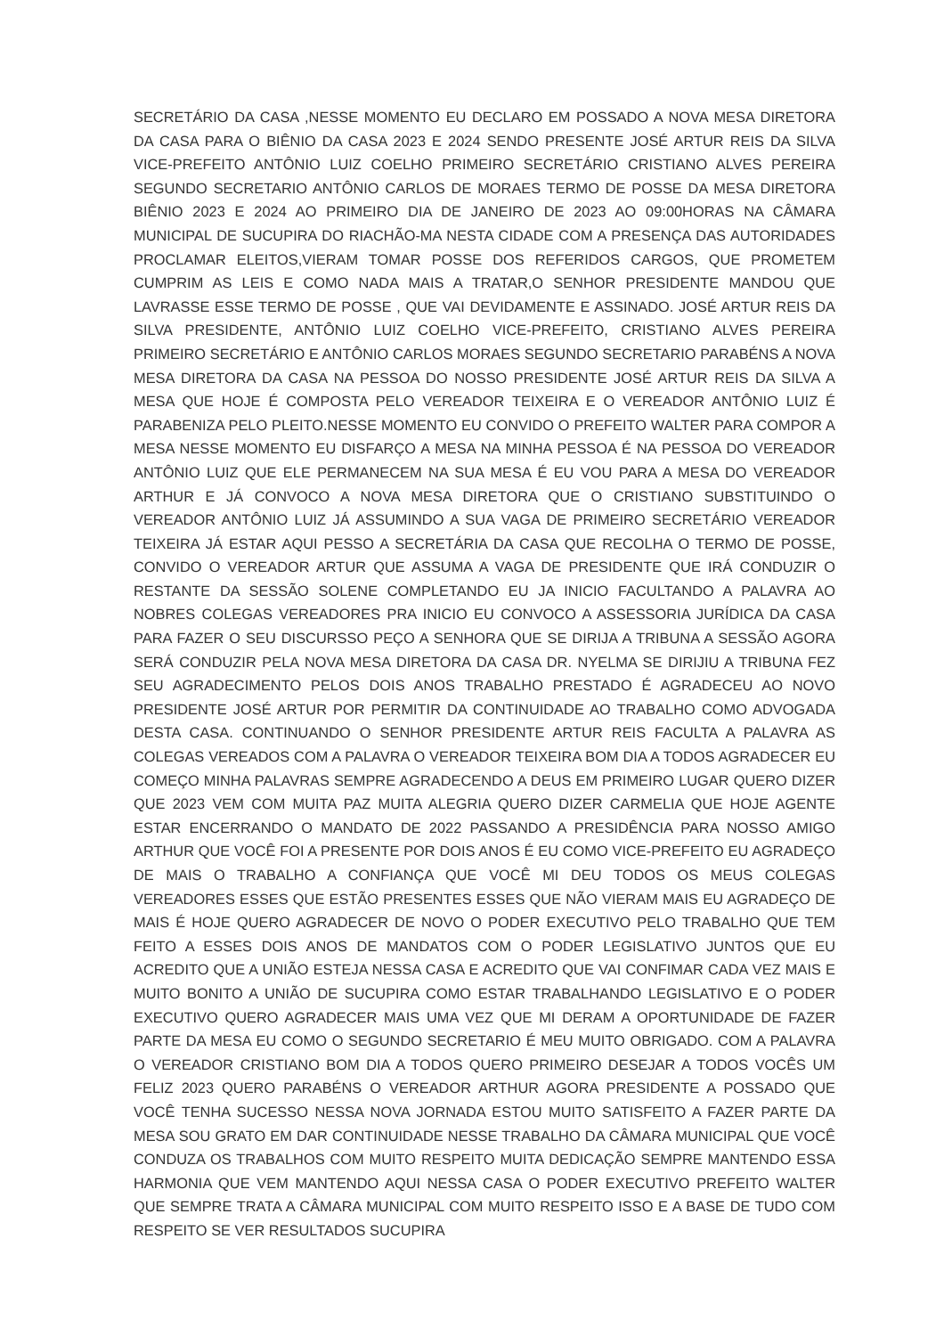SECRETÁRIO DA CASA ,NESSE MOMENTO EU DECLARO EM POSSADO A NOVA MESA DIRETORA DA CASA PARA O BIÊNIO DA CASA 2023 E 2024 SENDO PRESENTE JOSÉ ARTUR REIS DA SILVA VICE-PREFEITO ANTÔNIO LUIZ COELHO PRIMEIRO SECRETÁRIO CRISTIANO ALVES PEREIRA SEGUNDO SECRETARIO ANTÔNIO CARLOS DE MORAES TERMO DE POSSE DA MESA DIRETORA BIÊNIO 2023 E 2024 AO PRIMEIRO DIA DE JANEIRO DE 2023 AO 09:00HORAS NA CÂMARA MUNICIPAL DE SUCUPIRA DO RIACHÃO-MA NESTA CIDADE COM A PRESENÇA DAS AUTORIDADES PROCLAMAR ELEITOS,VIERAM TOMAR POSSE DOS REFERIDOS CARGOS, QUE PROMETEM CUMPRIM AS LEIS E COMO NADA MAIS A TRATAR,O SENHOR PRESIDENTE MANDOU QUE LAVRASSE ESSE TERMO DE POSSE , QUE VAI DEVIDAMENTE E ASSINADO. JOSÉ ARTUR REIS DA SILVA PRESIDENTE, ANTÔNIO LUIZ COELHO VICE-PREFEITO, CRISTIANO ALVES PEREIRA PRIMEIRO SECRETÁRIO E ANTÔNIO CARLOS MORAES SEGUNDO SECRETARIO PARABÉNS A NOVA MESA DIRETORA DA CASA NA PESSOA DO NOSSO PRESIDENTE JOSÉ ARTUR REIS DA SILVA A MESA QUE HOJE É COMPOSTA PELO VEREADOR TEIXEIRA E O VEREADOR ANTÔNIO LUIZ É PARABENIZA PELO PLEITO.NESSE MOMENTO EU CONVIDO O PREFEITO WALTER PARA COMPOR A MESA NESSE MOMENTO EU DISFARÇO A MESA NA MINHA PESSOA É NA PESSOA DO VEREADOR ANTÔNIO LUIZ QUE ELE PERMANECEM NA SUA MESA É EU VOU PARA A MESA DO VEREADOR ARTHUR E JÁ CONVOCO A NOVA MESA DIRETORA QUE O CRISTIANO SUBSTITUINDO O VEREADOR ANTÔNIO LUIZ JÁ ASSUMINDO A SUA VAGA DE PRIMEIRO SECRETÁRIO VEREADOR TEIXEIRA JÁ ESTAR AQUI PESSO A SECRETÁRIA DA CASA QUE RECOLHA O TERMO DE POSSE, CONVIDO O VEREADOR ARTUR QUE ASSUMA A VAGA DE PRESIDENTE QUE IRÁ CONDUZIR O RESTANTE DA SESSÃO SOLENE COMPLETANDO EU JA INICIO FACULTANDO A PALAVRA AO NOBRES COLEGAS VEREADORES PRA INICIO EU CONVOCO A ASSESSORIA JURÍDICA DA CASA PARA FAZER O SEU DISCURSSO PEÇO A SENHORA QUE SE DIRIJA A TRIBUNA A SESSÃO AGORA SERÁ CONDUZIR PELA NOVA MESA DIRETORA DA CASA DR. NYELMA SE DIRIJIU A TRIBUNA FEZ SEU AGRADECIMENTO PELOS DOIS ANOS TRABALHO PRESTADO É AGRADECEU AO NOVO PRESIDENTE JOSÉ ARTUR POR PERMITIR DA CONTINUIDADE AO TRABALHO COMO ADVOGADA DESTA CASA. CONTINUANDO O SENHOR PRESIDENTE ARTUR REIS FACULTA A PALAVRA AS COLEGAS VEREADOS COM A PALAVRA O VEREADOR TEIXEIRA BOM DIA A TODOS AGRADECER EU COMEÇO MINHA PALAVRAS SEMPRE AGRADECENDO A DEUS EM PRIMEIRO LUGAR QUERO DIZER QUE 2023 VEM COM MUITA PAZ MUITA ALEGRIA QUERO DIZER CARMELIA QUE HOJE AGENTE ESTAR ENCERRANDO O MANDATO DE 2022 PASSANDO A PRESIDÊNCIA PARA NOSSO AMIGO ARTHUR QUE VOCÊ FOI A PRESENTE POR DOIS ANOS É EU COMO VICE-PREFEITO EU AGRADEÇO DE MAIS O TRABALHO A CONFIANÇA QUE VOCÊ MI DEU TODOS OS MEUS COLEGAS VEREADORES ESSES QUE ESTÃO PRESENTES ESSES QUE NÃO VIERAM MAIS EU AGRADEÇO DE MAIS É HOJE QUERO AGRADECER DE NOVO O PODER EXECUTIVO PELO TRABALHO QUE TEM FEITO A ESSES DOIS ANOS DE MANDATOS COM O PODER LEGISLATIVO JUNTOS QUE EU ACREDITO QUE A UNIÃO ESTEJA NESSA CASA E ACREDITO QUE VAI CONFIMAR CADA VEZ MAIS E MUITO BONITO A UNIÃO DE SUCUPIRA COMO ESTAR TRABALHANDO LEGISLATIVO E O PODER EXECUTIVO QUERO AGRADECER MAIS UMA VEZ QUE MI DERAM A OPORTUNIDADE DE FAZER PARTE DA MESA EU COMO O SEGUNDO SECRETARIO É MEU MUITO OBRIGADO. COM A PALAVRA O VEREADOR CRISTIANO BOM DIA A TODOS QUERO PRIMEIRO DESEJAR A TODOS VOCÊS UM FELIZ 2023 QUERO PARABÉNS O VEREADOR ARTHUR AGORA PRESIDENTE A POSSADO QUE VOCÊ TENHA SUCESSO NESSA NOVA JORNADA ESTOU MUITO SATISFEITO A FAZER PARTE DA MESA SOU GRATO EM DAR CONTINUIDADE NESSE TRABALHO DA CÂMARA MUNICIPAL QUE VOCÊ CONDUZA OS TRABALHOS COM MUITO RESPEITO MUITA DEDICAÇÃO SEMPRE MANTENDO ESSA HARMONIA QUE VEM MANTENDO AQUI NESSA CASA O PODER EXECUTIVO PREFEITO WALTER QUE SEMPRE TRATA A CÂMARA MUNICIPAL COM MUITO RESPEITO ISSO E A BASE DE TUDO COM RESPEITO SE VER RESULTADOS SUCUPIRA